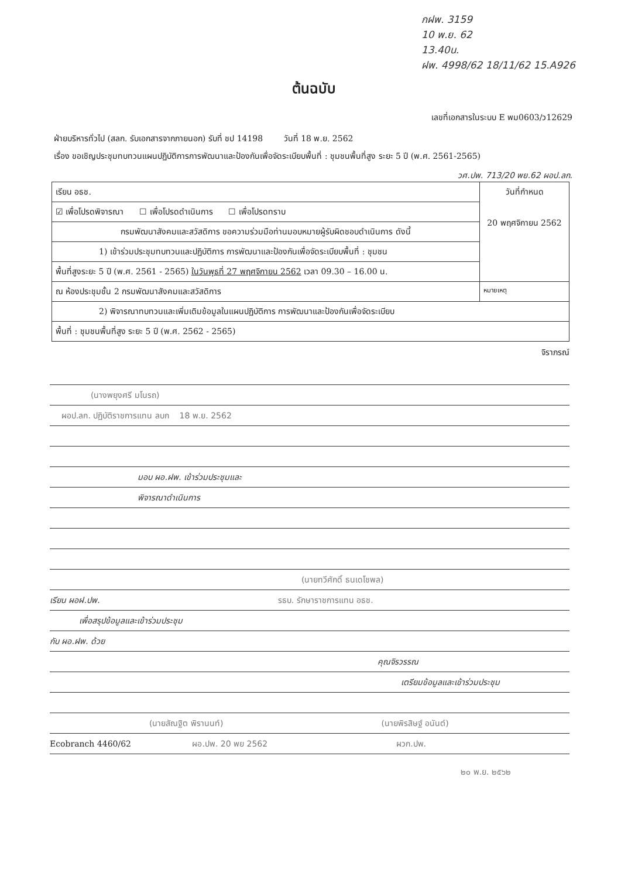กฝพ. 3159
10 พ.ย. 62
13.40น.
ฝพ. 4998/62 18/11/62 15.A926
ต้นฉบับ
เลขที่เอกสารในระบบ E พม0603/ว12629
ฝ่ายบริหารทั่วไป (สลก. รับเอกสารจากภายนอก) รับที่ ชป 14198 วันที่ 18 พ.ย. 2562
เรื่อง ขอเชิญประชุมทบทวนแผนปฏิบัติการการพัฒนาและป้องกันเพื่อจัดระเบียบพื้นที่ : ชุมชนพื้นที่สูง ระยะ 5 ปี (พ.ศ. 2561-2565)
วศ.ปพ. 713/20 พย.62 ผอป.ลก.
| เรียน อธช. | วันที่กำหนด 20 พฤศจิกายน 2562 |
| ☑ เพื่อโปรดพิจารณา ☐ เพื่อโปรดดำเนินการ ☐ เพื่อโปรดทราบ | |
| กรมพัฒนาสังคมและสวัสดิการ ขอความร่วมมือท่านมอบหมายผู้รับผิดชอบดำเนินการ ดังนี้ | |
| 1) เข้าร่วมประชุมทบทวนและปฏิบัติการ การพัฒนาและป้องกันเพื่อจัดระเบียบพื้นที่ : ชุมชน | |
| พื้นที่สูงระยะ 5 ปี (พ.ศ. 2561 - 2565) ในวันพุธที่ 27 พฤศจิกายน 2562 เวลา 09.30 – 16.00 น. | |
| ณ ห้องประชุมชั้น 2 กรมพัฒนาสังคมและสวัสดิการ | หมายเหตุ |
| 2) พิจารณาทบทวนและเพิ่มเติมข้อมูลในแผนปฏิบัติการ การพัฒนาและป้องกันเพื่อจัดระเบียบ | |
| พื้นที่ : ชุมชนพื้นที่สูง ระยะ 5 ปี (พ.ศ. 2562 - 2565) | |
จิราภรณ์
(นางพยุงศรี มโนรถ)
ผอป.ลก. ปฏิบัติราชการแทน ลบก 18 พ.ย. 2562
มอบ ผอ.ฝพ. เข้าร่วมประชุมและ
พิจารณาดำเนินการ
(นายทวีศักดิ์ ธนเดโชพล)
เรียน ผอฝ.ปพ. รธบ. รักษาราชการแทน อธช.
เพื่อสรุปข้อมูลและเข้าร่วมประชุม
กับ ผอ.ฝพ. ด้วย
คุณจิรวรรณ
เตรียมข้อมูลและเข้าร่วมประชุม
(นายสัณฐิต พิรานนท์) (นายพิรสิษฐ์ อนันต์)
Ecobranch 4460/62 ผอ.ปพ. 20 พย 2562 ผวก.ปพ.
๒๐ พ.ย. ๒๕๖๒